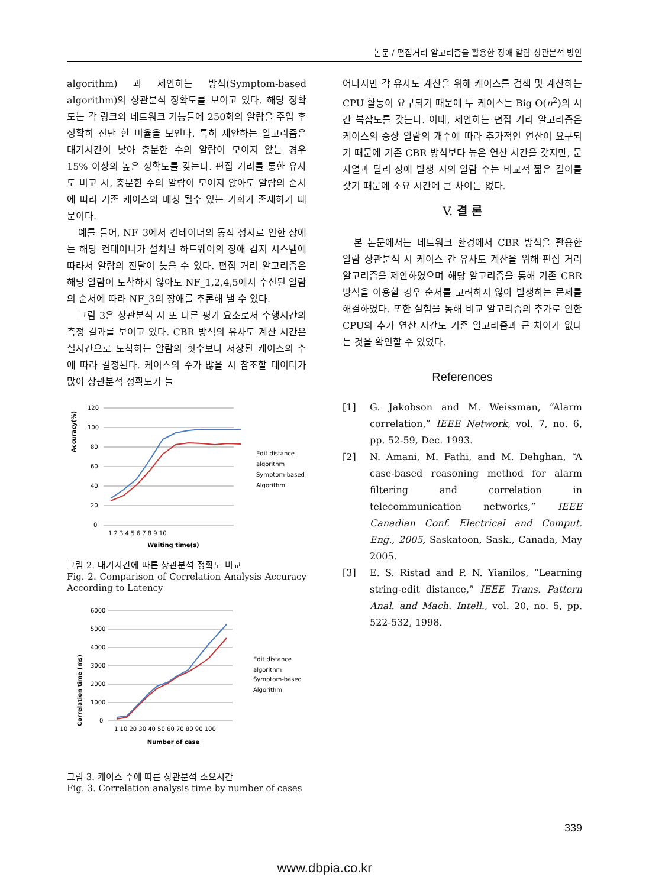논문 / 편집거리 알고리즘을 활용한 장애 알람 상관분석 방안
algorithm) 과 제안하는 방식(Symptom-based algorithm)의 상관분석 정확도를 보이고 있다. 해당 정확도는 각 링크와 네트워크 기능들에 250회의 알람을 주입 후 정확히 진단 한 비율을 보인다. 특히 제안하는 알고리즘은 대기시간이 낮아 충분한 수의 알람이 모이지 않는 경우 15% 이상의 높은 정확도를 갖는다. 편집 거리를 통한 유사도 비교 시, 충분한 수의 알람이 모이지 않아도 알람의 순서에 따라 기존 케이스와 매칭 될수 있는 기회가 존재하기 때문이다.
예를 들어, NF_3에서 컨테이너의 동작 정지로 인한 장애는 해당 컨테이너가 설치된 하드웨어의 장애 감지 시스템에 따라서 알람의 전달이 늦을 수 있다. 편집 거리 알고리즘은 해당 알람이 도착하지 않아도 NF_1,2,4,5에서 수신된 알람의 순서에 따라 NF_3의 장애를 추론해 낼 수 있다.
그림 3은 상관분석 시 또 다른 평가 요소로서 수행시간의 측정 결과를 보이고 있다. CBR 방식의 유사도 계산 시간은 실시간으로 도착하는 알람의 횟수보다 저장된 케이스의 수에 따라 결정된다. 케이스의 수가 많을 시 참조할 데이터가 많아 상관분석 정확도가 늘
Accuracy(%)
120
100
80
60
40
20
0
1 2 3 4 5 6 7 8 9 10
Waiting time(s)
Edit distance
algorithm
Symptom-based
Algorithm
그림 2. 대기시간에 따른 상관분석 정확도 비교
Fig. 2. Comparison of Correlation Analysis Accuracy According to Latency
Correlation time (ms)
6000
5000
4000
3000
2000
1000
0
1 10 20 30 40 50 60 70 80 90 100
Number of case
Edit distance
algorithm
Symptom-based
Algorithm
그림 3. 케이스 수에 따른 상관분석 소요시간
Fig. 3. Correlation analysis time by number of cases
어나지만 각 유사도 계산을 위해 케이스를 검색 및 계산하는 CPU 활동이 요구되기 때문에 두 케이스는 Big O(n<sup>2</sup>)의 시간 복잡도를 갖는다. 이때, 제안하는 편집 거리 알고리즘은 케이스의 증상 알람의 개수에 따라 추가적인 연산이 요구되기 때문에 기존 CBR 방식보다 높은 연산 시간을 갖지만, 문자열과 달리 장애 발생 시의 알람 수는 비교적 짧은 길이를 갖기 때문에 소요 시간에 큰 차이는 없다.
V. 결 론
본 논문에서는 네트워크 환경에서 CBR 방식을 활용한 알람 상관분석 시 케이스 간 유사도 계산을 위해 편집 거리 알고리즘을 제안하였으며 해당 알고리즘을 통해 기존 CBR 방식을 이용할 경우 순서를 고려하지 않아 발생하는 문제를 해결하였다. 또한 실험을 통해 비교 알고리즘의 추가로 인한 CPU의 추가 연산 시간도 기존 알고리즘과 큰 차이가 없다는 것을 확인할 수 있었다.
References
[1] G. Jakobson and M. Weissman, “Alarm correlation,” IEEE Network, vol. 7, no. 6, pp. 52-59, Dec. 1993.
[2] N. Amani, M. Fathi, and M. Dehghan, “A case-based reasoning method for alarm filtering and correlation in telecommunication networks,” IEEE Canadian Conf. Electrical and Comput. Eng., 2005, Saskatoon, Sask., Canada, May 2005.
[3] E. S. Ristad and P. N. Yianilos, “Learning string-edit distance,” IEEE Trans. Pattern Anal. and Mach. Intell., vol. 20, no. 5, pp. 522-532, 1998.
339
www.dbpia.co.kr